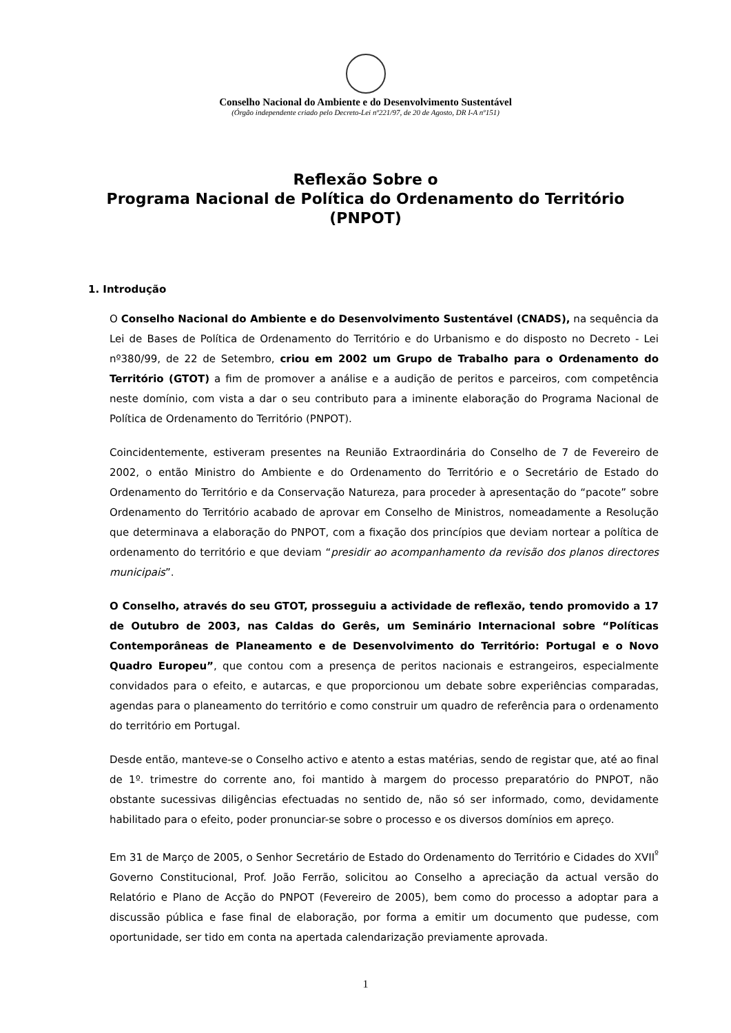Conselho Nacional do Ambiente e do Desenvolvimento Sustentável
(Órgão independente criado pelo Decreto-Lei nº221/97, de 20 de Agosto, DR I-A nº151)
Reflexão Sobre o
Programa Nacional de Política do Ordenamento do Território
(PNPOT)
1. Introdução
O Conselho Nacional do Ambiente e do Desenvolvimento Sustentável (CNADS), na sequência da Lei de Bases de Política de Ordenamento do Território e do Urbanismo e do disposto no Decreto - Lei nº380/99, de 22 de Setembro, criou em 2002 um Grupo de Trabalho para o Ordenamento do Território (GTOT) a fim de promover a análise e a audição de peritos e parceiros, com competência neste domínio, com vista a dar o seu contributo para a iminente elaboração do Programa Nacional de Política de Ordenamento do Território (PNPOT).
Coincidentemente, estiveram presentes na Reunião Extraordinária do Conselho de 7 de Fevereiro de 2002, o então Ministro do Ambiente e do Ordenamento do Território e o Secretário de Estado do Ordenamento do Território e da Conservação Natureza, para proceder à apresentação do “pacote” sobre Ordenamento do Território acabado de aprovar em Conselho de Ministros, nomeadamente a Resolução que determinava a elaboração do PNPOT, com a fixação dos princípios que deviam nortear a política de ordenamento do território e que deviam “presidir ao acompanhamento da revisão dos planos directores municipais”.
O Conselho, através do seu GTOT, prosseguiu a actividade de reflexão, tendo promovido a 17 de Outubro de 2003, nas Caldas do Gerês, um Seminário Internacional sobre “Políticas Contemporâneas de Planeamento e de Desenvolvimento do Território: Portugal e o Novo Quadro Europeu”, que contou com a presença de peritos nacionais e estrangeiros, especialmente convidados para o efeito, e autarcas, e que proporcionou um debate sobre experiências comparadas, agendas para o planeamento do território e como construir um quadro de referência para o ordenamento do território em Portugal.
Desde então, manteve-se o Conselho activo e atento a estas matérias, sendo de registar que, até ao final de 1º. trimestre do corrente ano, foi mantido à margem do processo preparatório do PNPOT, não obstante sucessivas diligências efectuadas no sentido de, não só ser informado, como, devidamente habilitado para o efeito, poder pronunciar-se sobre o processo e os diversos domínios em apreço.
Em 31 de Março de 2005, o Senhor Secretário de Estado do Ordenamento do Território e Cidades do XVII<sup>º</sup> Governo Constitucional, Prof. João Ferrão, solicitou ao Conselho a apreciação da actual versão do Relatório e Plano de Acção do PNPOT (Fevereiro de 2005), bem como do processo a adoptar para a discussão pública e fase final de elaboração, por forma a emitir um documento que pudesse, com oportunidade, ser tido em conta na apertada calendarização previamente aprovada.
1